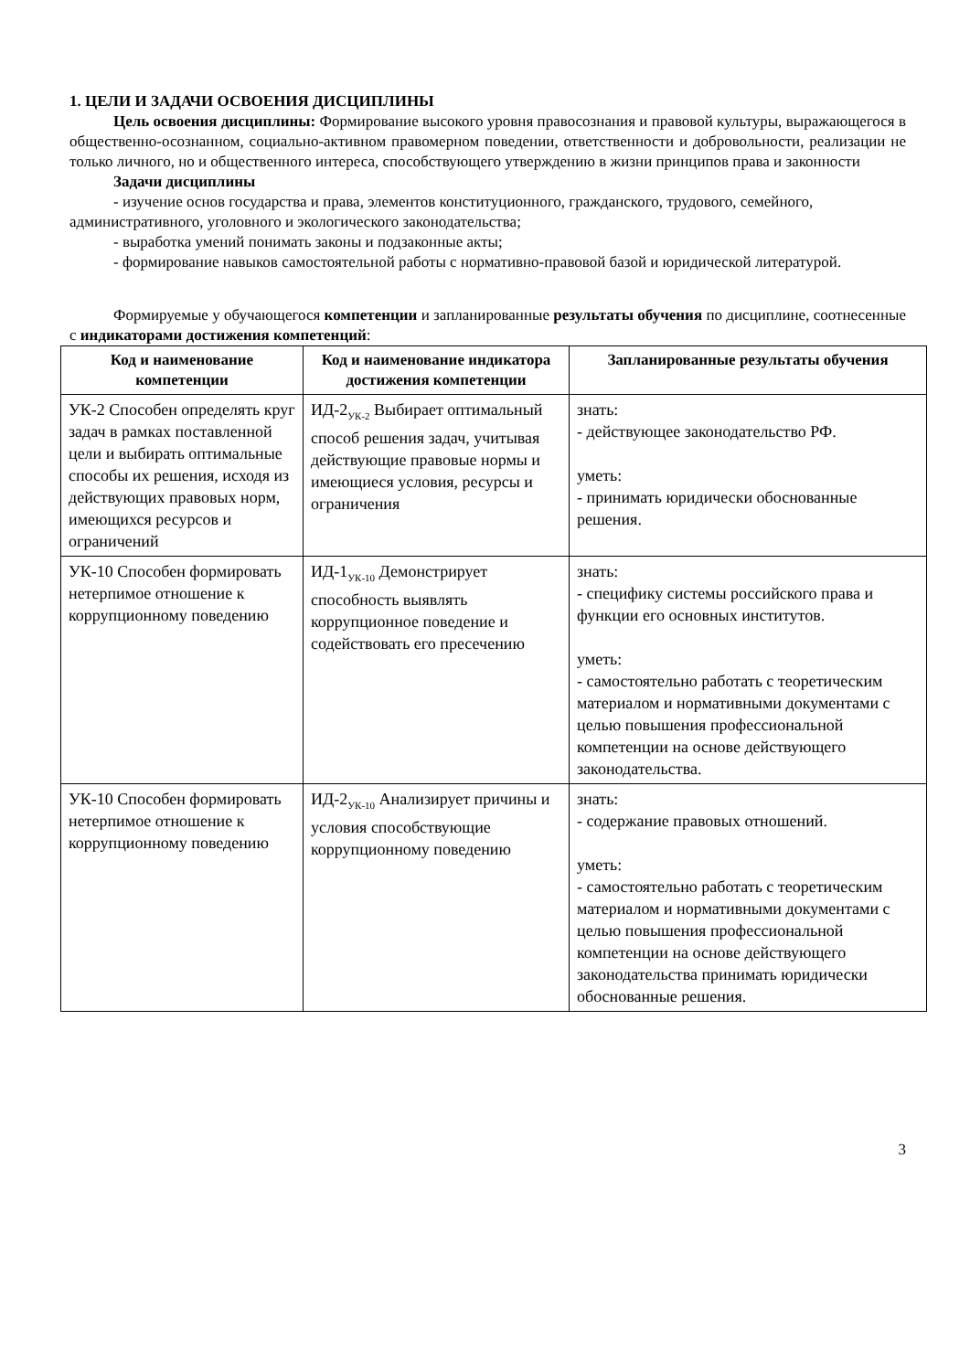1. ЦЕЛИ И ЗАДАЧИ ОСВОЕНИЯ ДИСЦИПЛИНЫ
Цель освоения дисциплины: Формирование высокого уровня правосознания и правовой культуры, выражающегося в общественно-осознанном, социально-активном правомерном поведении, ответственности и добровольности, реализации не только личного, но и общественного интереса, способствующего утверждению в жизни принципов права и законности
Задачи дисциплины
- изучение основ государства и права, элементов конституционного, гражданского, трудового, семейного, административного, уголовного и экологического законодательства;
- выработка умений понимать законы и подзаконные акты;
- формирование навыков самостоятельной работы с нормативно-правовой базой и юридической литературой.
Формируемые у обучающегося компетенции и запланированные результаты обучения по дисциплине, соотнесенные с индикаторами достижения компетенций:
| Код и наименование компетенции | Код и наименование индикатора достижения компетенции | Запланированные результаты обучения |
| --- | --- | --- |
| УК-2 Способен определять круг задач в рамках поставленной цели и выбирать оптимальные способы их решения, исходя из действующих правовых норм, имеющихся ресурсов и ограничений | ИД-2<sub>УК-2</sub> Выбирает оптимальный способ решения задач, учитывая действующие правовые нормы и имеющиеся условия, ресурсы и ограничения | знать: - действующее законодательство РФ. уметь: - принимать юридически обоснованные решения. |
| УК-10 Способен формировать нетерпимое отношение к коррупционному поведению | ИД-1<sub>УК-10</sub> Демонстрирует способность выявлять коррупционное поведение и содействовать его пресечению | знать: - специфику системы российского права и функции его основных институтов. уметь: - самостоятельно работать с теоретическим материалом и нормативными документами с целью повышения профессиональной компетенции на основе действующего законодательства. |
| УК-10 Способен формировать нетерпимое отношение к коррупционному поведению | ИД-2<sub>УК-10</sub> Анализирует причины и условия способствующие коррупционному поведению | знать: - содержание правовых отношений. уметь: - самостоятельно работать с теоретическим материалом и нормативными документами с целью повышения профессиональной компетенции на основе действующего законодательства принимать юридически обоснованные решения. |
3